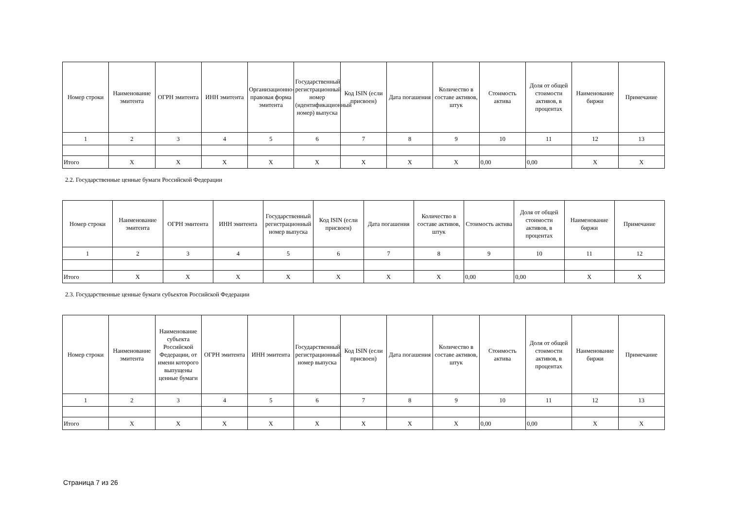| Номер строки | Наименование эмитента | ОГРН эмитента | ИНН эмитента | Организационно-правовая форма эмитента | Государственный регистрационный номер (идентификационный номер) выпуска | Код ISIN (если присвоен) | Дата погашения | Количество в составе активов, штук | Стоимость актива | Доля от общей стоимости активов, в процентах | Наименование биржи | Примечание |
| --- | --- | --- | --- | --- | --- | --- | --- | --- | --- | --- | --- | --- |
| 1 | 2 | 3 | 4 | 5 | 6 | 7 | 8 | 9 | 10 | 11 | 12 | 13 |
| Итого | X | X | X | X | X | X | X | X | 0,00 | 0,00 | X | X |
2.2. Государственные ценные бумаги Российской Федерации
| Номер строки | Наименование эмитента | ОГРН эмитента | ИНН эмитента | Государственный регистрационный номер выпуска | Код ISIN (если присвоен) | Дата погашения | Количество в составе активов, штук | Стоимость актива | Доля от общей стоимости активов, в процентах | Наименование биржи | Примечание |
| --- | --- | --- | --- | --- | --- | --- | --- | --- | --- | --- | --- |
| 1 | 2 | 3 | 4 | 5 | 6 | 7 | 8 | 9 | 10 | 11 | 12 |
| Итого | X | X | X | X | X | X | X | 0,00 | 0,00 | X | X |
2.3. Государственные ценные бумаги субъектов Российской Федерации
| Номер строки | Наименование эмитента | Наименование субъекта Российской Федерации, от имени которого выпущены ценные бумаги | ОГРН эмитента | ИНН эмитента | Государственный регистрационный номер выпуска | Код ISIN (если присвоен) | Дата погашения | Количество в составе активов, штук | Стоимость актива | Доля от общей стоимости активов, в процентах | Наименование биржи | Примечание |
| --- | --- | --- | --- | --- | --- | --- | --- | --- | --- | --- | --- | --- |
| 1 | 2 | 3 | 4 | 5 | 6 | 7 | 8 | 9 | 10 | 11 | 12 | 13 |
| Итого | X | X | X | X | X | X | X | X | 0,00 | 0,00 | X | X |
Страница 7 из 26